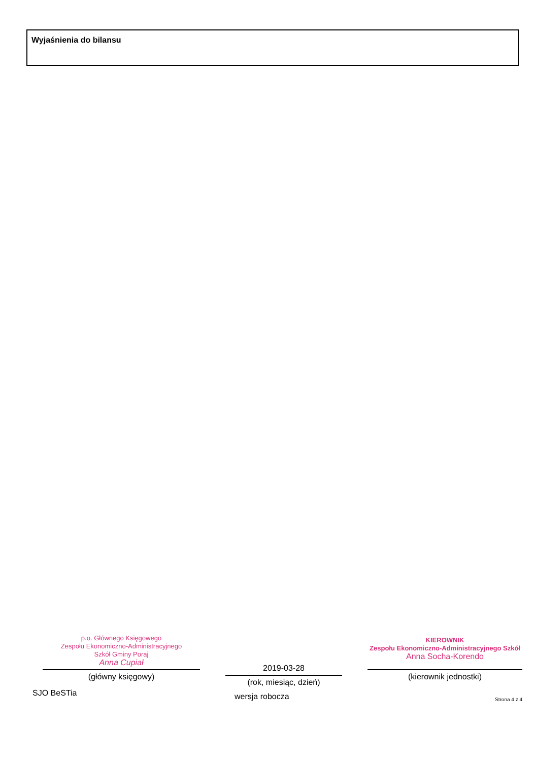Wyjaśnienia do bilansu
p.o. Głównego Księgowego
Zespołu Ekonomiczno-Administracyjnego
Szkół Gminy Poraj
Anna Cupiał
(główny księgowy)
SJO BeSTia
2019-03-28
(rok, miesiąc, dzień)
wersja robocza
KIEROWNIK
Zespołu Ekonomiczno-Administracyjnego Szkół
Anna Socha-Korendo
(kierownik jednostki)
Strona 4 z 4